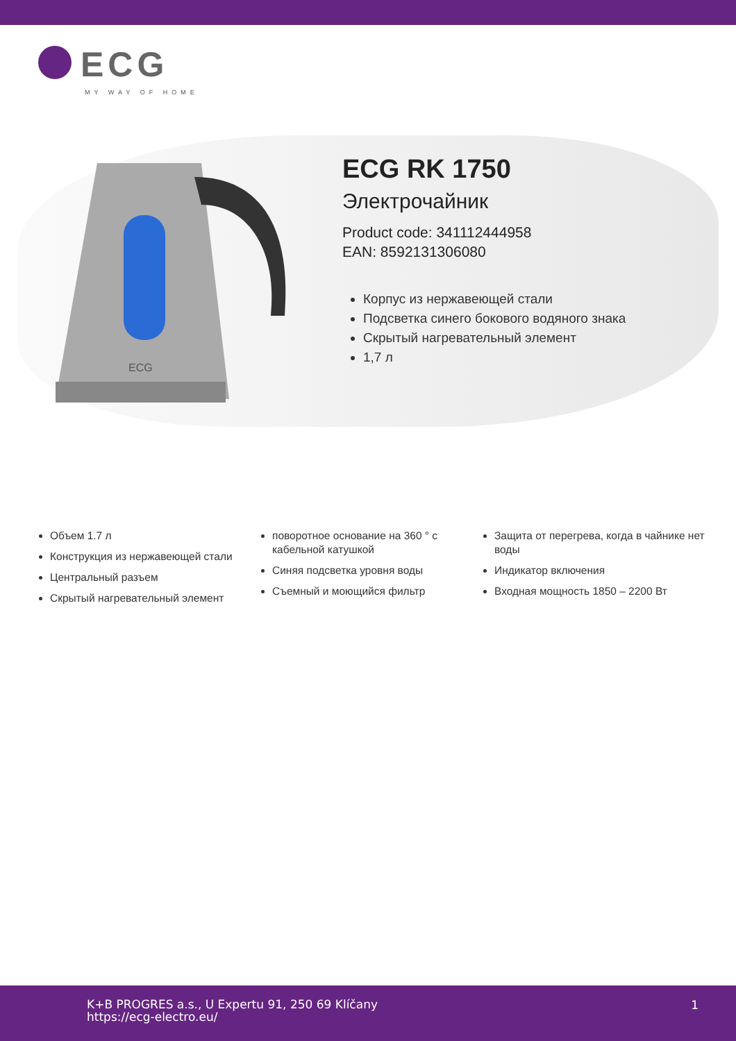ECG
MY WAY OF HOME
ECG
ECG RK 1750
Электрочайник
Product code: 341112444958
EAN: 8592131306080
Корпус из нержавеющей стали
Подсветка синего бокового водяного знака
Скрытый нагревательный элемент
1,7 л
Объем 1.7 л
Конструкция из нержавеющей стали
Центральный разъем
Скрытый нагревательный элемент
поворотное основание на 360 ° с кабельной катушкой
Синяя подсветка уровня воды
Съемный и моющийся фильтр
Защита от перегрева, когда в чайнике нет воды
Индикатор включения
Входная мощность 1850 – 2200 Вт
K+B PROGRES a.s., U Expertu 91, 250 69 Klíčany
https://ecg-electro.eu/
1